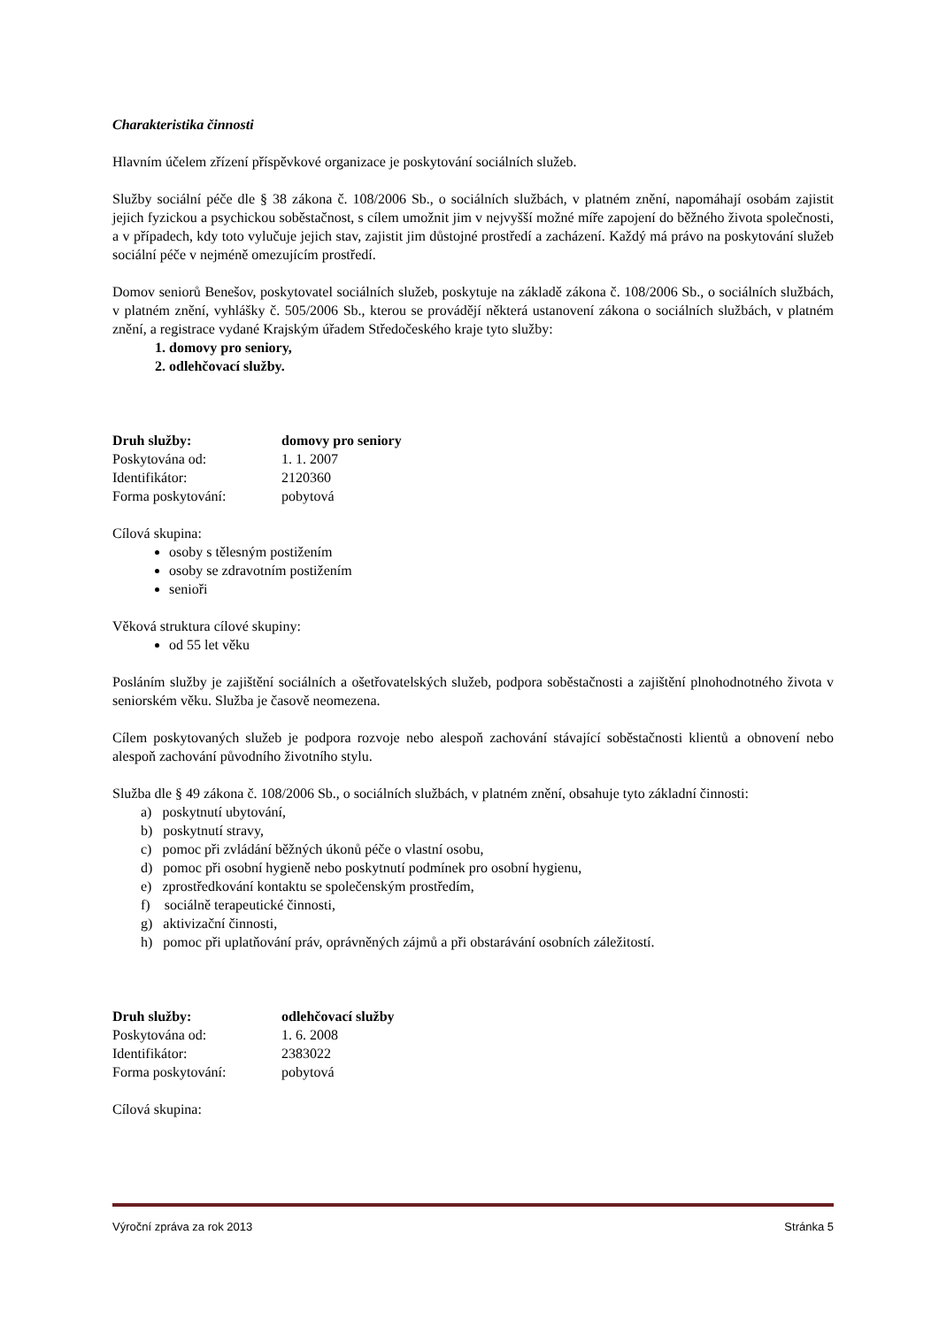Charakteristika činnosti
Hlavním účelem zřízení příspěvkové organizace je poskytování sociálních služeb.
Služby sociální péče dle § 38 zákona č. 108/2006 Sb., o sociálních službách, v platném znění, napomáhají osobám zajistit jejich fyzickou a psychickou soběstačnost, s cílem umožnit jim v nejvyšší možné míře zapojení do běžného života společnosti, a v případech, kdy toto vylučuje jejich stav, zajistit jim důstojné prostředí a zacházení. Každý má právo na poskytování služeb sociální péče v nejméně omezujícím prostředí.
Domov seniorů Benešov, poskytovatel sociálních služeb, poskytuje na základě zákona č. 108/2006 Sb., o sociálních službách, v platném znění, vyhlášky č. 505/2006 Sb., kterou se provádějí některá ustanovení zákona o sociálních službách, v platném znění, a registrace vydané Krajským úřadem Středočeského kraje tyto služby:
1. domovy pro seniory,
2. odlehčovací služby.
Druh služby: domovy pro seniory
Poskytována od: 1. 1. 2007
Identifikátor: 2120360
Forma poskytování: pobytová
Cílová skupina:
osoby s tělesným postižením
osoby se zdravotním postižením
senioři
Věková struktura cílové skupiny:
od 55 let věku
Posláním služby je zajištění sociálních a ošetřovatelských služeb, podpora soběstačnosti a zajištění plnohodnotného života v seniorském věku. Služba je časově neomezena.
Cílem poskytovaných služeb je podpora rozvoje nebo alespoň zachování stávající soběstačnosti klientů a obnovení nebo alespoň zachování původního životního stylu.
Služba dle § 49 zákona č. 108/2006 Sb., o sociálních službách, v platném znění, obsahuje tyto základní činnosti:
a) poskytnutí ubytování,
b) poskytnutí stravy,
c) pomoc při zvládání běžných úkonů péče o vlastní osobu,
d) pomoc při osobní hygieně nebo poskytnutí podmínek pro osobní hygienu,
e) zprostředkování kontaktu se společenským prostředím,
f) sociálně terapeutické činnosti,
g) aktivizační činnosti,
h) pomoc při uplatňování práv, oprávněných zájmů a při obstarávání osobních záležitostí.
Druh služby: odlehčovací služby
Poskytována od: 1. 6. 2008
Identifikátor: 2383022
Forma poskytování: pobytová
Cílová skupina:
Výroční zpráva za rok 2013 Stránka 5